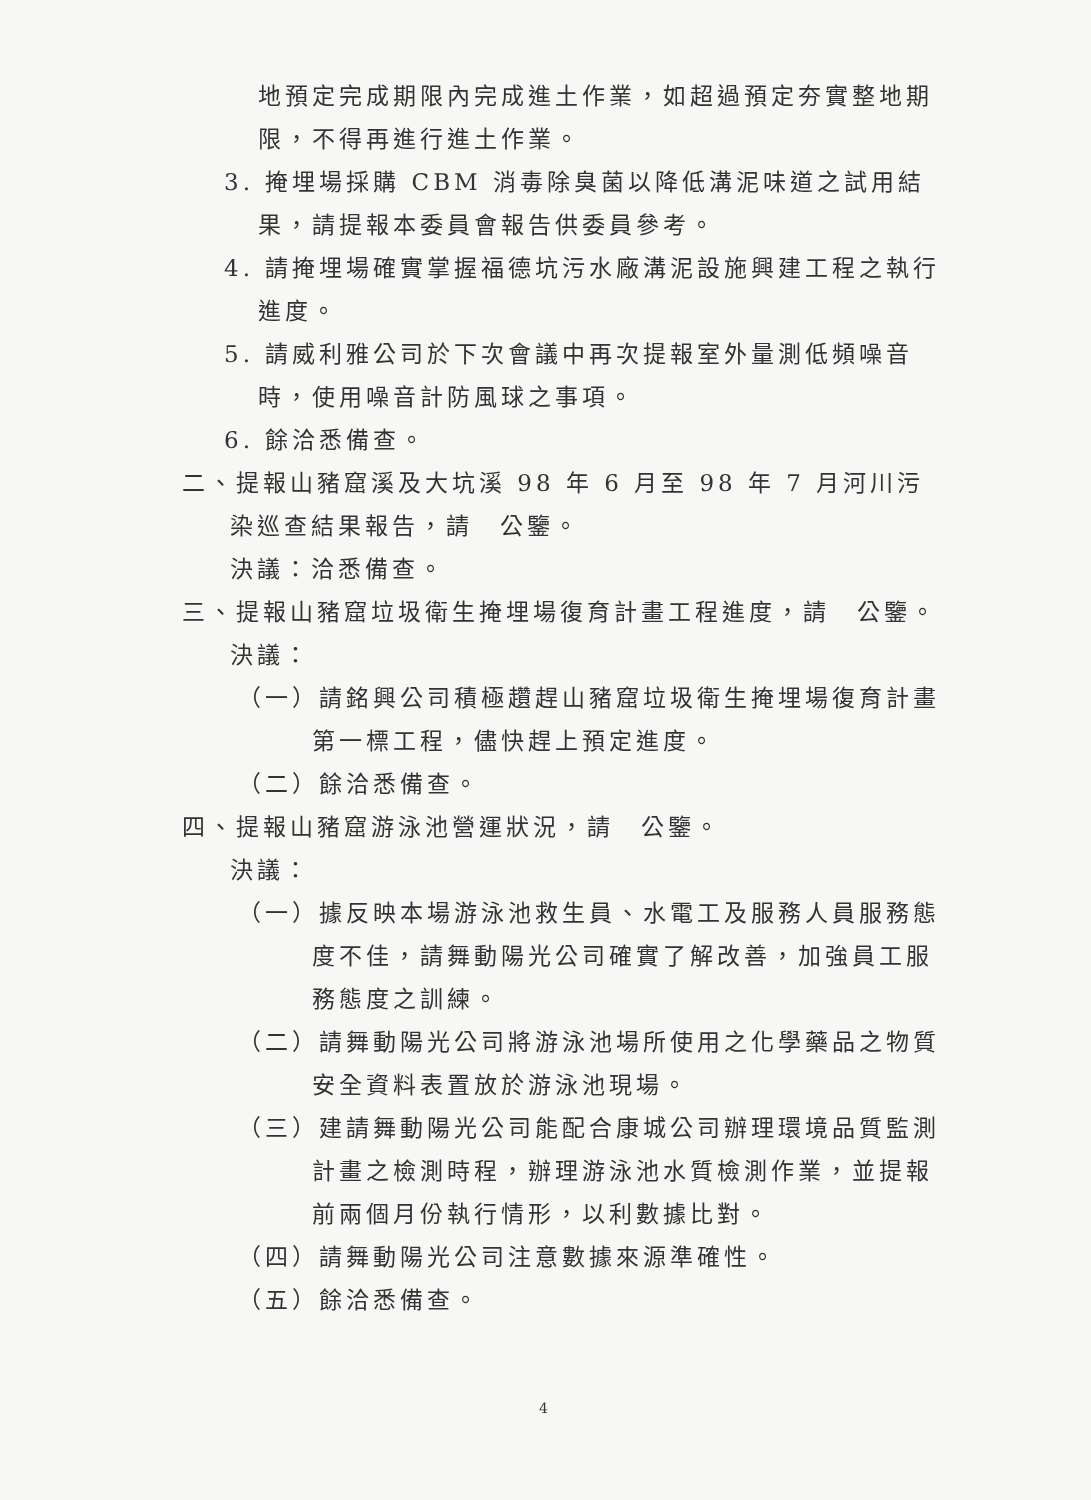地預定完成期限內完成進土作業，如超過預定夯實整地期限，不得再進行進土作業。
3. 掩埋場採購 CBM 消毒除臭菌以降低溝泥味道之試用結果，請提報本委員會報告供委員參考。
4. 請掩埋場確實掌握福德坑污水廠溝泥設施興建工程之執行進度。
5. 請威利雅公司於下次會議中再次提報室外量測低頻噪音時，使用噪音計防風球之事項。
6. 餘洽悉備查。
二、提報山豬窟溪及大坑溪 98 年 6 月至 98 年 7 月河川污染巡查結果報告，請　公鑒。
決議：洽悉備查。
三、提報山豬窟垃圾衛生掩埋場復育計畫工程進度，請　公鑒。
決議：
（一）請銘興公司積極趲趕山豬窟垃圾衛生掩埋場復育計畫第一標工程，儘快趕上預定進度。
（二）餘洽悉備查。
四、提報山豬窟游泳池營運狀況，請　公鑒。
決議：
（一）據反映本場游泳池救生員、水電工及服務人員服務態度不佳，請舞動陽光公司確實了解改善，加強員工服務態度之訓練。
（二）請舞動陽光公司將游泳池場所使用之化學藥品之物質安全資料表置放於游泳池現場。
（三）建請舞動陽光公司能配合康城公司辦理環境品質監測計畫之檢測時程，辦理游泳池水質檢測作業，並提報前兩個月份執行情形，以利數據比對。
（四）請舞動陽光公司注意數據來源準確性。
（五）餘洽悉備查。
4